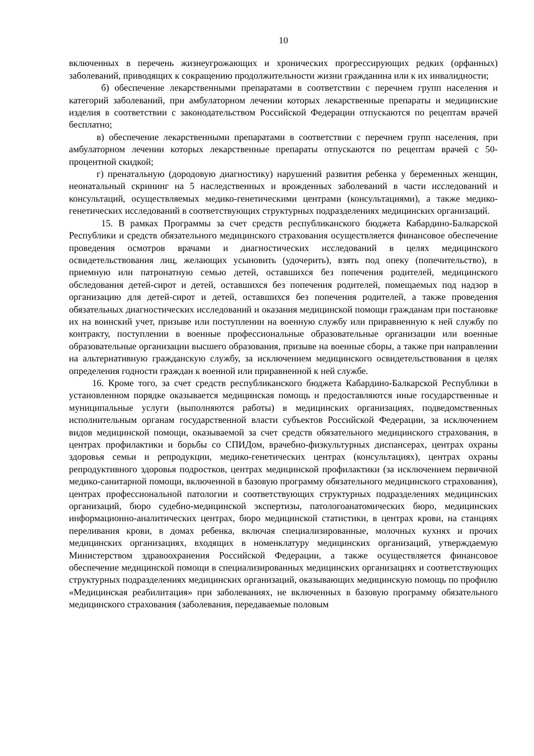10
включенных в перечень жизнеугрожающих и хронических прогрессирующих редких (орфанных) заболеваний, приводящих к сокращению продолжительности жизни гражданина или к их инвалидности;
б) обеспечение лекарственными препаратами в соответствии с перечнем групп населения и категорий заболеваний, при амбулаторном лечении которых лекарственные препараты и медицинские изделия в соответствии с законодательством Российской Федерации отпускаются по рецептам врачей бесплатно;
в) обеспечение лекарственными препаратами в соответствии с перечнем групп населения, при амбулаторном лечении которых лекарственные препараты отпускаются по рецептам врачей с 50-процентной скидкой;
г) пренатальную (дородовую диагностику) нарушений развития ребенка у беременных женщин, неонатальный скрининг на 5 наследственных и врожденных заболеваний в части исследований и консультаций, осуществляемых медико-генетическими центрами (консультациями), а также медико-генетических исследований в соответствующих структурных подразделениях медицинских организаций.
15. В рамках Программы за счет средств республиканского бюджета Кабардино-Балкарской Республики и средств обязательного медицинского страхования осуществляется финансовое обеспечение проведения осмотров врачами и диагностических исследований в целях медицинского освидетельствования лиц, желающих усыновить (удочерить), взять под опеку (попечительство), в приемную или патронатную семью детей, оставшихся без попечения родителей, медицинского обследования детей-сирот и детей, оставшихся без попечения родителей, помещаемых под надзор в организацию для детей-сирот и детей, оставшихся без попечения родителей, а также проведения обязательных диагностических исследований и оказания медицинской помощи гражданам при постановке их на воинский учет, призыве или поступлении на военную службу или приравненную к ней службу по контракту, поступлении в военные профессиональные образовательные организации или военные образовательные организации высшего образования, призыве на военные сборы, а также при направлении на альтернативную гражданскую службу, за исключением медицинского освидетельствования в целях определения годности граждан к военной или приравненной к ней службе.
16. Кроме того, за счет средств республиканского бюджета Кабардино-Балкарской Республики в установленном порядке оказывается медицинская помощь и предоставляются иные государственные и муниципальные услуги (выполняются работы) в медицинских организациях, подведомственных исполнительным органам государственной власти субъектов Российской Федерации, за исключением видов медицинской помощи, оказываемой за счет средств обязательного медицинского страхования, в центрах профилактики и борьбы со СПИДом, врачебно-физкультурных диспансерах, центрах охраны здоровья семьи и репродукции, медико-генетических центрах (консультациях), центрах охраны репродуктивного здоровья подростков, центрах медицинской профилактики (за исключением первичной медико-санитарной помощи, включенной в базовую программу обязательного медицинского страхования), центрах профессиональной патологии и соответствующих структурных подразделениях медицинских организаций, бюро судебно-медицинской экспертизы, патологоанатомических бюро, медицинских информационно-аналитических центрах, бюро медицинской статистики, в центрах крови, на станциях переливания крови, в домах ребенка, включая специализированные, молочных кухнях и прочих медицинских организациях, входящих в номенклатуру медицинских организаций, утверждаемую Министерством здравоохранения Российской Федерации, а также осуществляется финансовое обеспечение медицинской помощи в специализированных медицинских организациях и соответствующих структурных подразделениях медицинских организаций, оказывающих медицинскую помощь по профилю «Медицинская реабилитация» при заболеваниях, не включенных в базовую программу обязательного медицинского страхования (заболевания, передаваемые половым